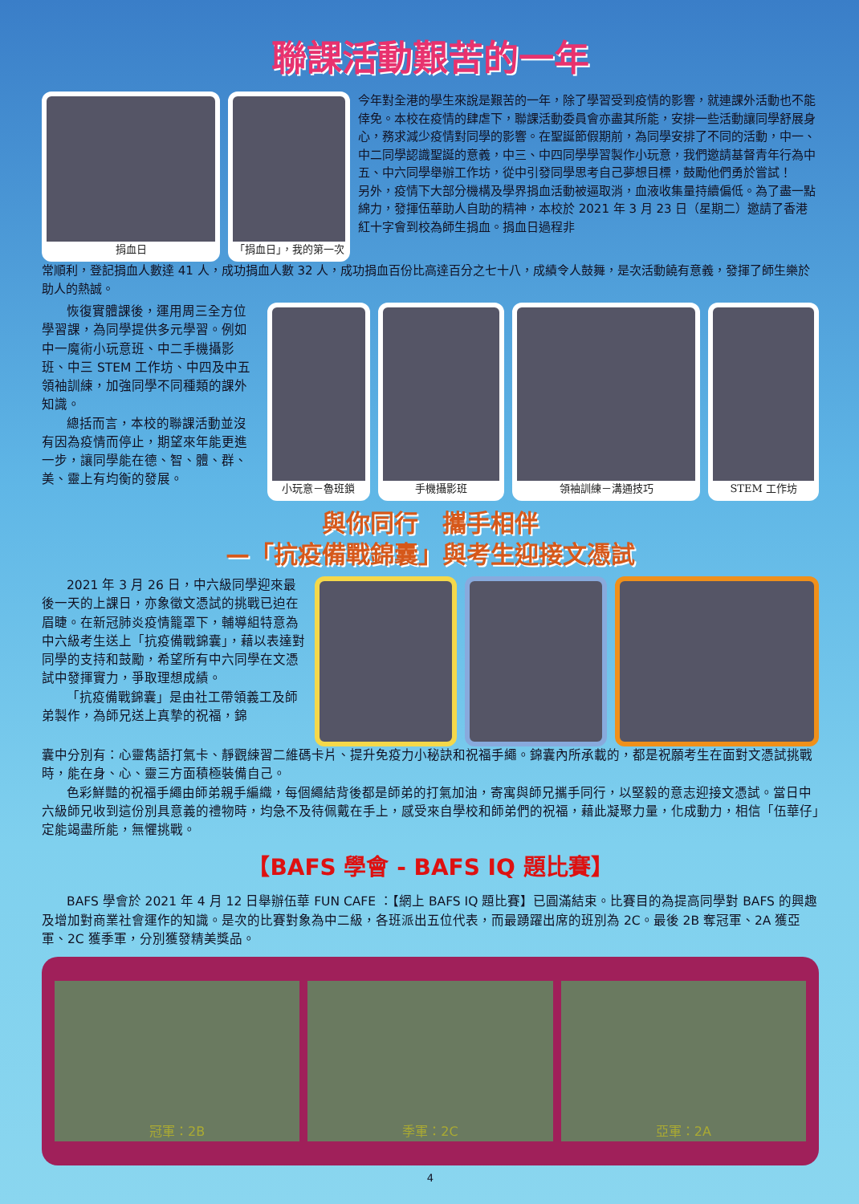聯課活動艱苦的一年
捐血日 「捐血日」，我的第一次
今年對全港的學生來說是艱苦的一年，除了學習受到疫情的影響，就連課外活動也不能倖免。本校在疫情的肆虐下，聯課活動委員會亦盡其所能，安排一些活動讓同學舒展身心，務求減少疫情對同學的影響。在聖誕節假期前，為同學安排了不同的活動，中一、中二同學認識聖誕的意義，中三、中四同學學習製作小玩意，我們邀請基督青年行為中五、中六同學舉辦工作坊，從中引發同學思考自己夢想目標，鼓勵他們勇於嘗試！
另外，疫情下大部分機構及學界捐血活動被逼取消，血液收集量持續偏低。為了盡一點綿力，發揮伍華助人自助的精神，本校於 2021 年 3 月 23 日（星期二）邀請了香港紅十字會到校為師生捐血。捐血日過程非
常順利，登記捐血人數達 41 人，成功捐血人數 32 人，成功捐血百份比高達百分之七十八，成績令人鼓舞，是次活動饒有意義，發揮了師生樂於助人的熱誠。
恢復實體課後，運用周三全方位學習課，為同學提供多元學習。例如中一魔術小玩意班、中二手機攝影班、中三 STEM 工作坊、中四及中五領袖訓練，加強同學不同種類的課外知識。
總括而言，本校的聯課活動並沒有因為疫情而停止，期望來年能更進一步，讓同學能在德、智、體、群、美、靈上有均衡的發展。
小玩意－魯班鎖 手機攝影班 領袖訓練－溝通技巧 STEM 工作坊
與你同行　攜手相伴
—「抗疫備戰錦囊」與考生迎接文憑試
2021 年 3 月 26 日，中六級同學迎來最後一天的上課日，亦象徵文憑試的挑戰已迫在眉睫。在新冠肺炎疫情籠罩下，輔導組特意為中六級考生送上「抗疫備戰錦囊」，藉以表達對同學的支持和鼓勵，希望所有中六同學在文憑試中發揮實力，爭取理想成績。
「抗疫備戰錦囊」是由社工帶領義工及師弟製作，為師兄送上真摯的祝福，錦
囊中分別有：心靈雋語打氣卡、靜觀練習二維碼卡片、提升免疫力小秘訣和祝福手繩。錦囊內所承載的，都是祝願考生在面對文憑試挑戰時，能在身、心、靈三方面積極裝備自己。
色彩鮮豔的祝福手繩由師弟親手編織，每個繩結背後都是師弟的打氣加油，寄寓與師兄攜手同行，以堅毅的意志迎接文憑試。當日中六級師兄收到這份別具意義的禮物時，均急不及待佩戴在手上，感受來自學校和師弟們的祝福，藉此凝聚力量，化成動力，相信「伍華仔」定能竭盡所能，無懼挑戰。
【BAFS 學會 - BAFS IQ 題比賽】
BAFS 學會於 2021 年 4 月 12 日舉辦伍華 FUN CAFE ：【網上 BAFS IQ 題比賽】已圓滿結束。比賽目的為提高同學對 BAFS 的興趣及增加對商業社會運作的知識。是次的比賽對象為中二級，各班派出五位代表，而最踴躍出席的班別為 2C。最後 2B 奪冠軍、2A 獲亞軍、2C 獲季軍，分別獲發精美獎品。
冠軍：2B 季軍：2C 亞軍：2A
4